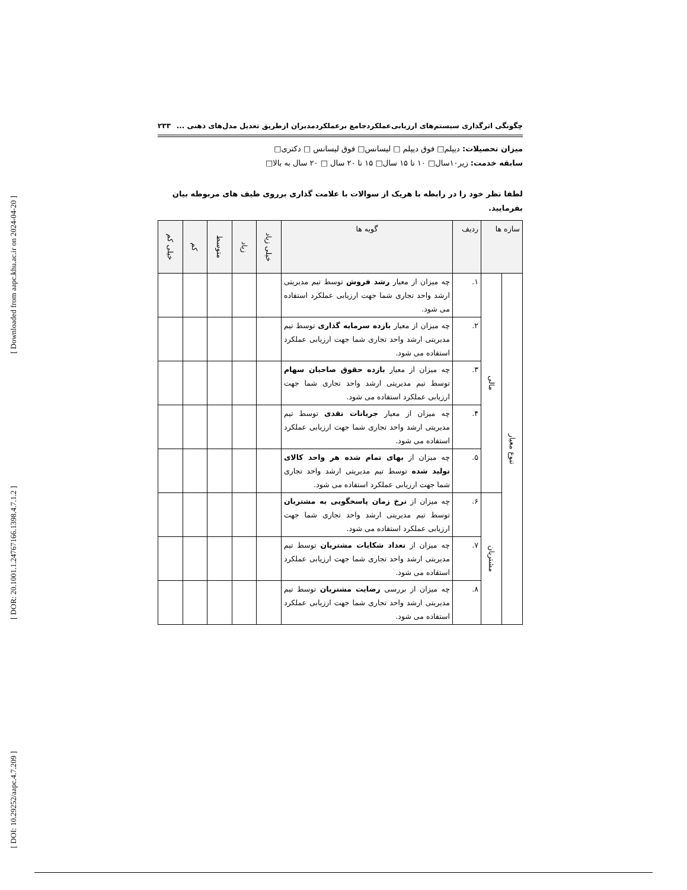[ Downloaded from aapc.khu.ac.ir on 2024-04-20 ]
[ DOR: 20.1001.1.24767166.1398.4.7.1.2 ]
[ DOI: 10.29252/aapc.4.7.209 ]
چگونگی اثرگذاری سیستم‌های ارزیابی‌عملکردجامع برعملکردمدیران ازطریق تعدیل مدل‌های ذهنی ... ۲۳۳
میزان تحصیلات: دیپلم□ فوق دیپلم □ لیسانس□ فوق لیسانس □ دکتری□
سابقه خدمت: زیر۱۰سال□ ۱۰ تا ۱۵ سال□ ۱۵ تا ۲۰ سال □ ۲۰ سال به بالا□
لطفا نظر خود را در رابطه با هریک از سوالات با علامت گذاری برروی طیف های مربوطه بیان بفرمایید.
| سازه ها | | ردیف | گویه ها | خیلی زیاد | زیاد | متوسط | کم | خیلی کم |
| --- | --- | --- | --- | --- | --- | --- | --- | --- |
| تنوع معیار | مالی | ۱. | چه میزان از معیار رشد فروش توسط تیم مدیریتی ارشد واحد تجاری شما جهت ارزیابی عملکرد استفاده می شود. | | | | | |
| | | ۲. | چه میزان از معیار بازده سرمایه گذاری توسط تیم مدیریتی ارشد واحد تجاری شما جهت ارزیابی عملکرد استفاده می شود. | | | | | |
| | | ۳. | چه میزان از معیار بازده حقوق صاحبان سهام توسط تیم مدیریتی ارشد واحد تجاری شما جهت ارزیابی عملکرد استفاده می شود. | | | | | |
| | | ۴. | چه میزان از معیار جریانات نقدی توسط تیم مدیریتی ارشد واحد تجاری شما جهت ارزیابی عملکرد استفاده می شود. | | | | | |
| | | ۵. | چه میزان از بهای تمام شده هر واحد کالای تولید شده توسط تیم مدیریتی ارشد واحد تجاری شما جهت ارزیابی عملکرد استفاده می شود. | | | | | |
| | مشتریان | ۶. | چه میزان از نرخ زمان پاسخگویی به مشتریان توسط تیم مدیریتی ارشد واحد تجاری شما جهت ارزیابی عملکرد استفاده می شود. | | | | | |
| | | ۷. | چه میزان از تعداد شکایات مشتریان توسط تیم مدیریتی ارشد واحد تجاری شما جهت ارزیابی عملکرد استفاده می شود. | | | | | |
| | | ۸. | چه میزان از بررسی رضایت مشتریان توسط تیم مدیریتی ارشد واحد تجاری شما جهت ارزیابی عملکرد استفاده می شود. | | | | | |